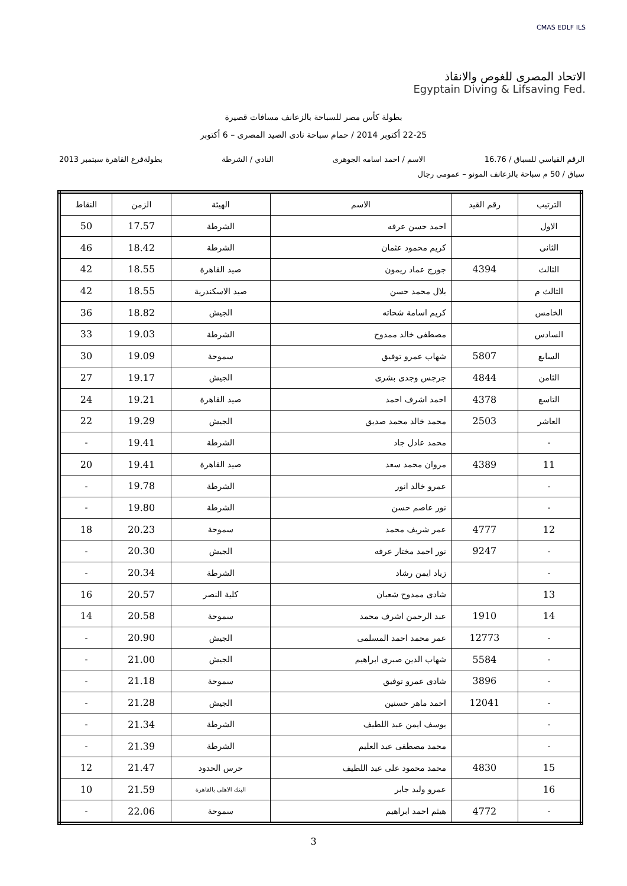CMAS EDLF ILS
الاتحاد المصرى للغوص والانقاذ
Egyptain Diving & Lifsaving Fed.
بطولة كأس مصر للسباحة بالزعانف مسافات قصيرة
22-25 أكتوبر 2014 / حمام سباحة نادى الصيد المصرى – 6 أكتوبر
الرقم القياسي للسباق / 16.76 الاسم / احمد اسامه الجوهرى النادي / الشرطة بطولةفرع القاهرة سبتمبر 2013
سباق / 50 م سباحة بالزعانف المونو – عمومى رجال
| الترتيب | رقم القيد | الاسم | الهيئة | الزمن | النقاط |
| --- | --- | --- | --- | --- | --- |
| الاول | | احمد حسن عرفه | الشرطة | 17.57 | 50 |
| الثانى | | كريم محمود عثمان | الشرطة | 18.42 | 46 |
| الثالث | 4394 | جورج عماد ريمون | صيد القاهرة | 18.55 | 42 |
| الثالث م | | بلال محمد حسن | صيد الاسكندرية | 18.55 | 42 |
| الخامس | | كريم اسامة شحاته | الجيش | 18.82 | 36 |
| السادس | | مصطفى خالد ممدوح | الشرطة | 19.03 | 33 |
| السابع | 5807 | شهاب عمرو توفيق | سموحة | 19.09 | 30 |
| الثامن | 4844 | جرجس وجدى بشرى | الجيش | 19.17 | 27 |
| التاسع | 4378 | احمد اشرف احمد | صيد القاهرة | 19.21 | 24 |
| العاشر | 2503 | محمد خالد محمد صديق | الجيش | 19.29 | 22 |
| - | | محمد عادل جاد | الشرطة | 19.41 | - |
| 11 | 4389 | مروان محمد سعد | صيد القاهرة | 19.41 | 20 |
| - | | عمرو خالد انور | الشرطة | 19.78 | - |
| - | | نور عاصم حسن | الشرطة | 19.80 | - |
| 12 | 4777 | عمر شريف محمد | سموحة | 20.23 | 18 |
| - | 9247 | نور احمد مختار عرفه | الجيش | 20.30 | - |
| - | | زياد ايمن رشاد | الشرطة | 20.34 | - |
| 13 | | شادى ممدوح شعبان | كلية النصر | 20.57 | 16 |
| 14 | 1910 | عبد الرحمن اشرف محمد | سموحة | 20.58 | 14 |
| - | 12773 | عمر محمد احمد المسلمى | الجيش | 20.90 | - |
| - | 5584 | شهاب الدين صبرى ابراهيم | الجيش | 21.00 | - |
| - | 3896 | شادى عمرو توفيق | سموحة | 21.18 | - |
| - | 12041 | احمد ماهر حسنين | الجيش | 21.28 | - |
| - | | يوسف ايمن عبد اللطيف | الشرطة | 21.34 | - |
| - | | محمد مصطفى عبد العليم | الشرطة | 21.39 | - |
| 15 | 4830 | محمد محمود على عبد اللطيف | حرس الحدود | 21.47 | 12 |
| 16 | | عمرو وليد جابر | البنك الاهلى بالقاهرة | 21.59 | 10 |
| - | 4772 | هيثم احمد ابراهيم | سموحة | 22.06 | - |
3